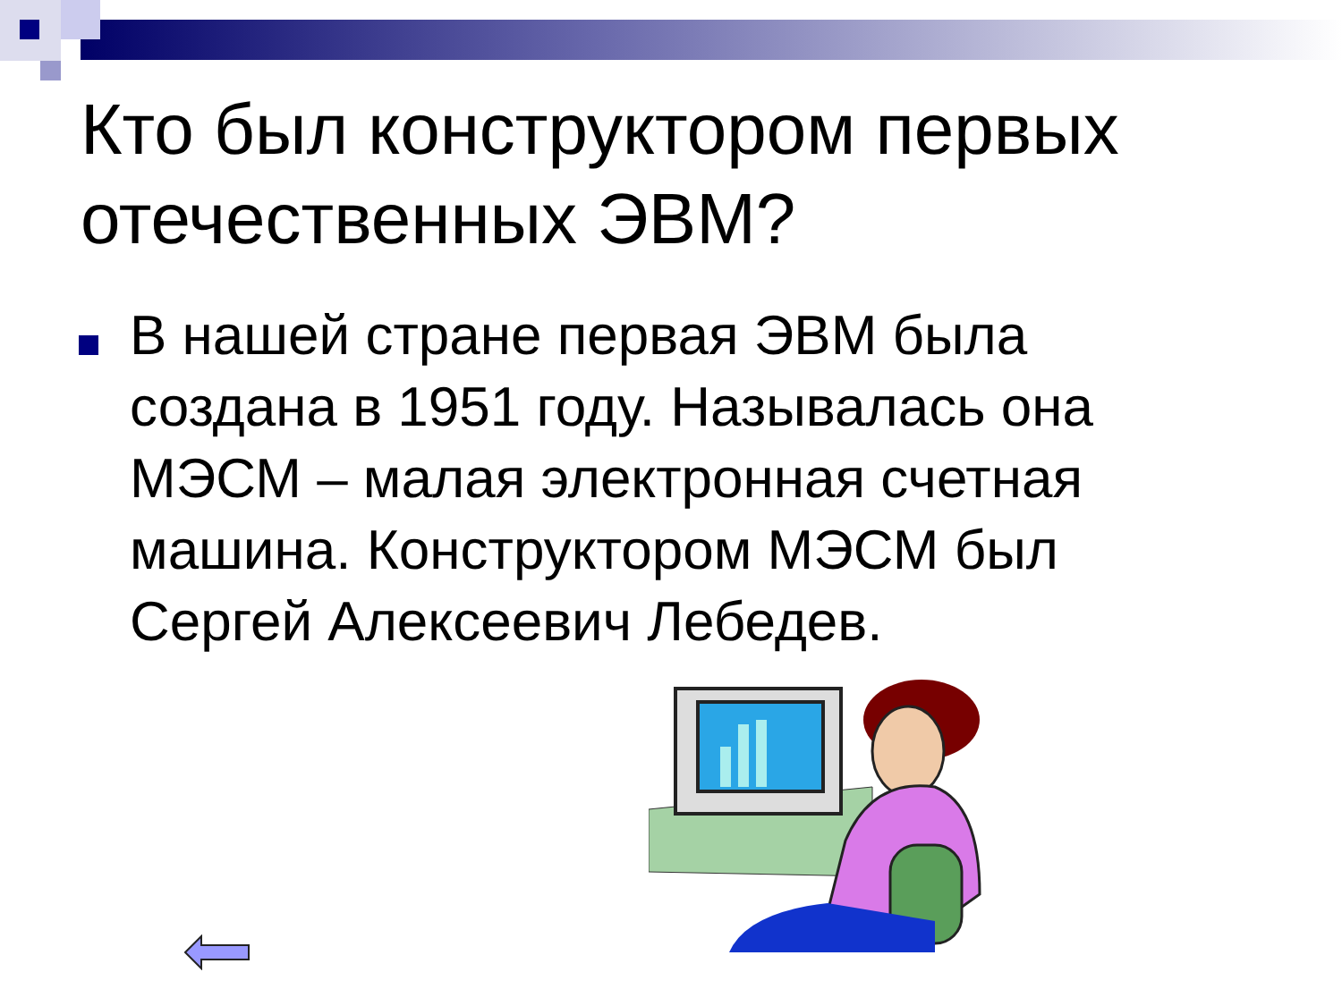Кто был конструктором первых отечественных ЭВМ?
В нашей стране первая ЭВМ была создана в 1951 году. Называлась она МЭСМ – малая электронная счетная машина. Конструктором МЭСМ был Сергей Алексеевич Лебедев.